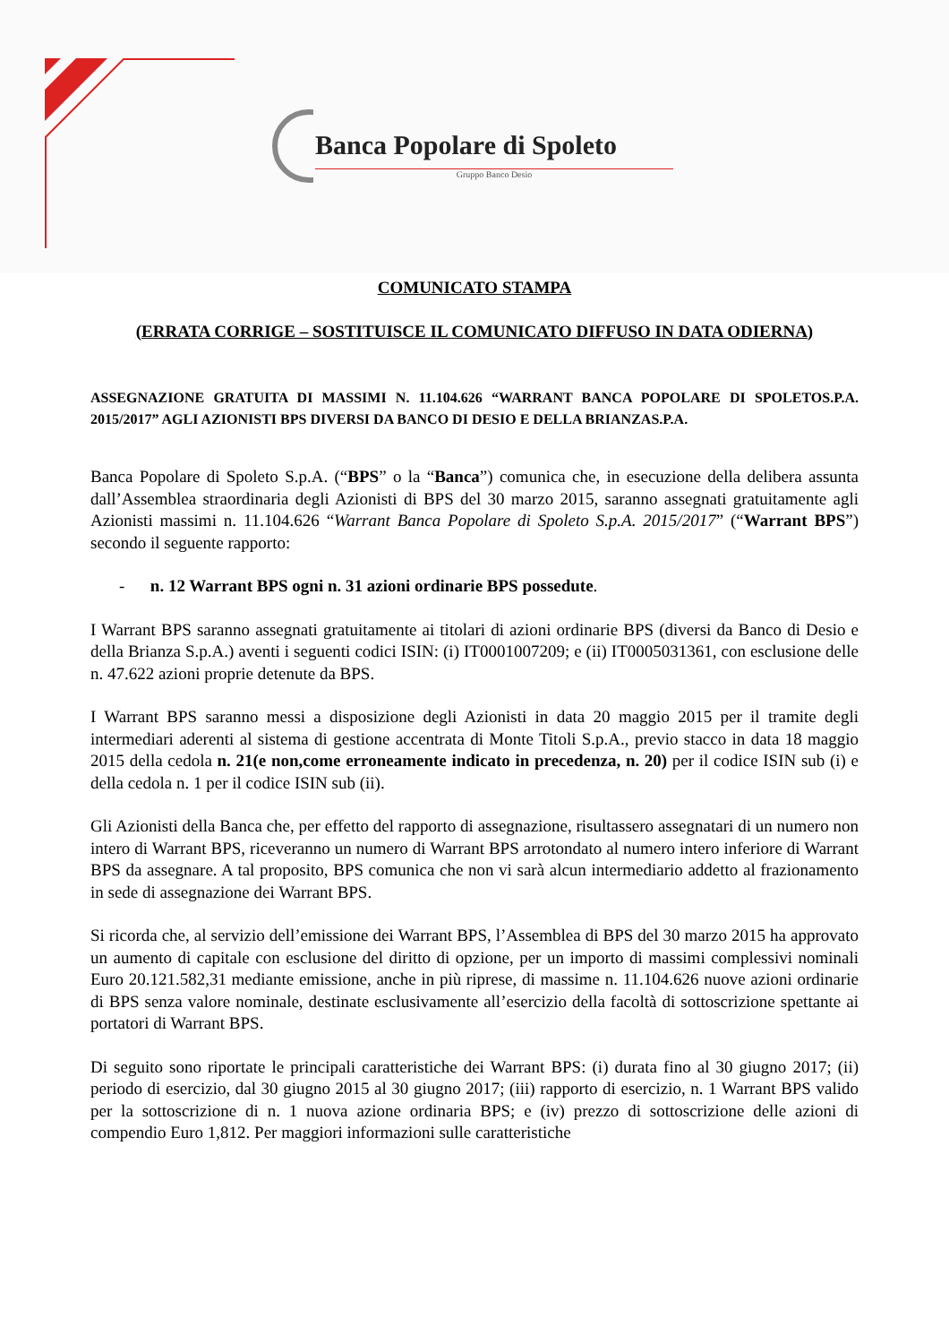Banca Popolare di Spoleto
Gruppo Banco Desio
COMUNICATO STAMPA
(ERRATA CORRIGE – SOSTITUISCE IL COMUNICATO DIFFUSO IN DATA ODIERNA)
ASSEGNAZIONE GRATUITA DI MASSIMI N. 11.104.626 “WARRANT BANCA POPOLARE DI SPOLETOS.P.A. 2015/2017” AGLI AZIONISTI BPS DIVERSI DA BANCO DI DESIO E DELLA BRIANZAS.P.A.
Banca Popolare di Spoleto S.p.A. (“BPS” o la “Banca”) comunica che, in esecuzione della delibera assunta dall’Assemblea straordinaria degli Azionisti di BPS del 30 marzo 2015, saranno assegnati gratuitamente agli Azionisti massimi n. 11.104.626 “Warrant Banca Popolare di Spoleto S.p.A. 2015/2017” (“Warrant BPS”) secondo il seguente rapporto:
- n. 12 Warrant BPS ogni n. 31 azioni ordinarie BPS possedute.
I Warrant BPS saranno assegnati gratuitamente ai titolari di azioni ordinarie BPS (diversi da Banco di Desio e della Brianza S.p.A.) aventi i seguenti codici ISIN: (i) IT0001007209; e (ii) IT0005031361, con esclusione delle n. 47.622 azioni proprie detenute da BPS.
I Warrant BPS saranno messi a disposizione degli Azionisti in data 20 maggio 2015 per il tramite degli intermediari aderenti al sistema di gestione accentrata di Monte Titoli S.p.A., previo stacco in data 18 maggio 2015 della cedola n. 21(e non,come erroneamente indicato in precedenza, n. 20) per il codice ISIN sub (i) e della cedola n. 1 per il codice ISIN sub (ii).
Gli Azionisti della Banca che, per effetto del rapporto di assegnazione, risultassero assegnatari di un numero non intero di Warrant BPS, riceveranno un numero di Warrant BPS arrotondato al numero intero inferiore di Warrant BPS da assegnare. A tal proposito, BPS comunica che non vi sarà alcun intermediario addetto al frazionamento in sede di assegnazione dei Warrant BPS.
Si ricorda che, al servizio dell’emissione dei Warrant BPS, l’Assemblea di BPS del 30 marzo 2015 ha approvato un aumento di capitale con esclusione del diritto di opzione, per un importo di massimi complessivi nominali Euro 20.121.582,31 mediante emissione, anche in più riprese, di massime n. 11.104.626 nuove azioni ordinarie di BPS senza valore nominale, destinate esclusivamente all’esercizio della facoltà di sottoscrizione spettante ai portatori di Warrant BPS.
Di seguito sono riportate le principali caratteristiche dei Warrant BPS: (i) durata fino al 30 giugno 2017; (ii) periodo di esercizio, dal 30 giugno 2015 al 30 giugno 2017; (iii) rapporto di esercizio, n. 1 Warrant BPS valido per la sottoscrizione di n. 1 nuova azione ordinaria BPS; e (iv) prezzo di sottoscrizione delle azioni di compendio Euro 1,812. Per maggiori informazioni sulle caratteristiche